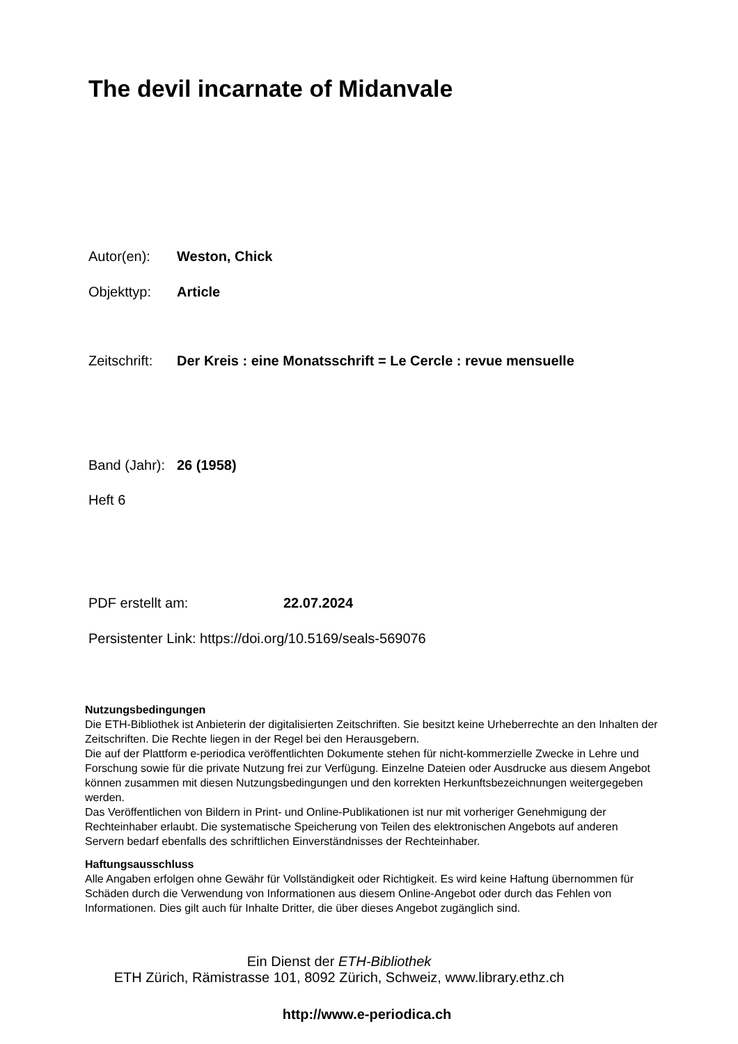The devil incarnate of Midanvale
Autor(en): Weston, Chick
Objekttyp: Article
Zeitschrift: Der Kreis : eine Monatsschrift = Le Cercle : revue mensuelle
Band (Jahr): 26 (1958)
Heft 6
PDF erstellt am: 22.07.2024
Persistenter Link: https://doi.org/10.5169/seals-569076
Nutzungsbedingungen
Die ETH-Bibliothek ist Anbieterin der digitalisierten Zeitschriften. Sie besitzt keine Urheberrechte an den Inhalten der Zeitschriften. Die Rechte liegen in der Regel bei den Herausgebern.
Die auf der Plattform e-periodica veröffentlichten Dokumente stehen für nicht-kommerzielle Zwecke in Lehre und Forschung sowie für die private Nutzung frei zur Verfügung. Einzelne Dateien oder Ausdrucke aus diesem Angebot können zusammen mit diesen Nutzungsbedingungen und den korrekten Herkunftsbezeichnungen weitergegeben werden.
Das Veröffentlichen von Bildern in Print- und Online-Publikationen ist nur mit vorheriger Genehmigung der Rechteinhaber erlaubt. Die systematische Speicherung von Teilen des elektronischen Angebots auf anderen Servern bedarf ebenfalls des schriftlichen Einverständnisses der Rechteinhaber.
Haftungsausschluss
Alle Angaben erfolgen ohne Gewähr für Vollständigkeit oder Richtigkeit. Es wird keine Haftung übernommen für Schäden durch die Verwendung von Informationen aus diesem Online-Angebot oder durch das Fehlen von Informationen. Dies gilt auch für Inhalte Dritter, die über dieses Angebot zugänglich sind.
Ein Dienst der ETH-Bibliothek
ETH Zürich, Rämistrasse 101, 8092 Zürich, Schweiz, www.library.ethz.ch
http://www.e-periodica.ch